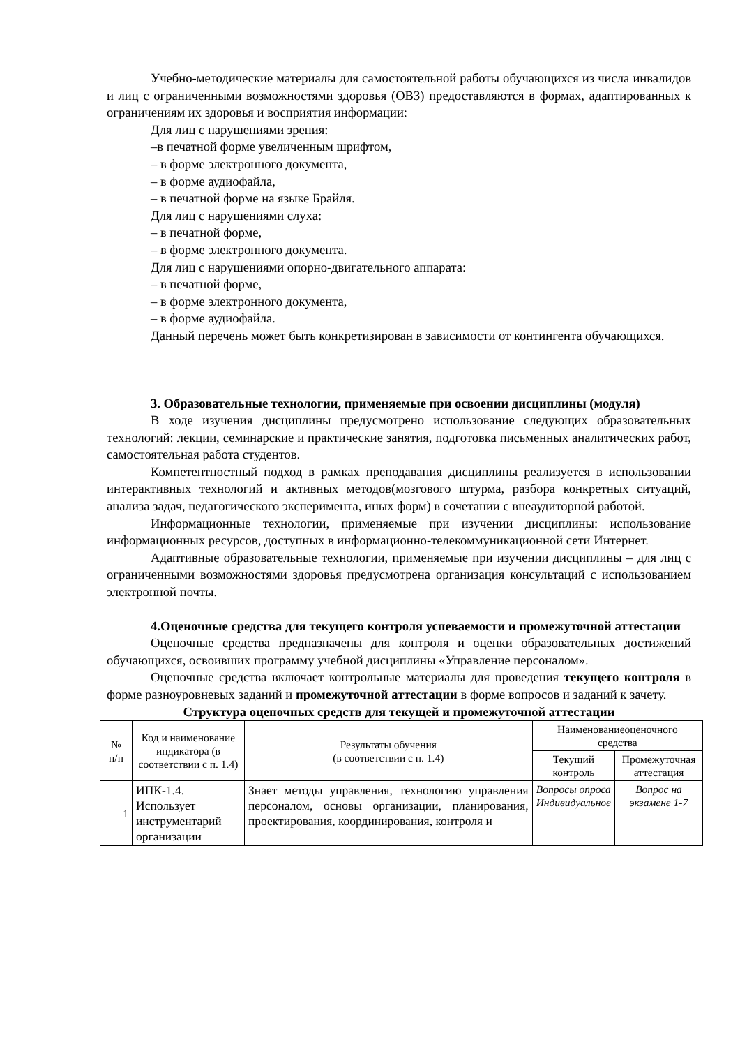Учебно-методические материалы для самостоятельной работы обучающихся из числа инвалидов и лиц с ограниченными возможностями здоровья (ОВЗ) предоставляются в формах, адаптированных к ограничениям их здоровья и восприятия информации:
Для лиц с нарушениями зрения:
–в печатной форме увеличенным шрифтом,
– в форме электронного документа,
– в форме аудиофайла,
– в печатной форме на языке Брайля.
Для лиц с нарушениями слуха:
– в печатной форме,
– в форме электронного документа.
Для лиц с нарушениями опорно-двигательного аппарата:
– в печатной форме,
– в форме электронного документа,
– в форме аудиофайла.
Данный перечень может быть конкретизирован в зависимости от контингента обучающихся.
3. Образовательные технологии, применяемые при освоении дисциплины (модуля)
В ходе изучения дисциплины предусмотрено использование следующих образовательных технологий: лекции, семинарские и практические занятия, подготовка письменных аналитических работ, самостоятельная работа студентов.
Компетентностный подход в рамках преподавания дисциплины реализуется в использовании интерактивных технологий и активных методов(мозгового штурма, разбора конкретных ситуаций, анализа задач, педагогического эксперимента, иных форм) в сочетании с внеаудиторной работой.
Информационные технологии, применяемые при изучении дисциплины: использование информационных ресурсов, доступных в информационно-телекоммуникационной сети Интернет.
Адаптивные образовательные технологии, применяемые при изучении дисциплины – для лиц с ограниченными возможностями здоровья предусмотрена организация консультаций с использованием электронной почты.
4.Оценочные средства для текущего контроля успеваемости и промежуточной аттестации
Оценочные средства предназначены для контроля и оценки образовательных достижений обучающихся, освоивших программу учебной дисциплины «Управление персоналом».
Оценочные средства включает контрольные материалы для проведения текущего контроля в форме разноуровневых заданий и промежуточной аттестации в форме вопросов и заданий к зачету.
Структура оценочных средств для текущей и промежуточной аттестации
| № п/п | Код и наименование индикатора (в соответствии с п. 1.4) | Результаты обучения (в соответствии с п. 1.4) | Наименованиеоценочного средства | |
| --- | --- | --- | --- | --- |
| | | | Текущий контроль | Промежуточная аттестация |
| 1 | ИПК-1.4. Использует инструментарий организации | Знает методы управления, технологию управления персоналом, основы организации, планирования, проектирования, координирования, контроля и | Вопросы опроса Индивидуальное | Вопрос на экзамене 1-7 |